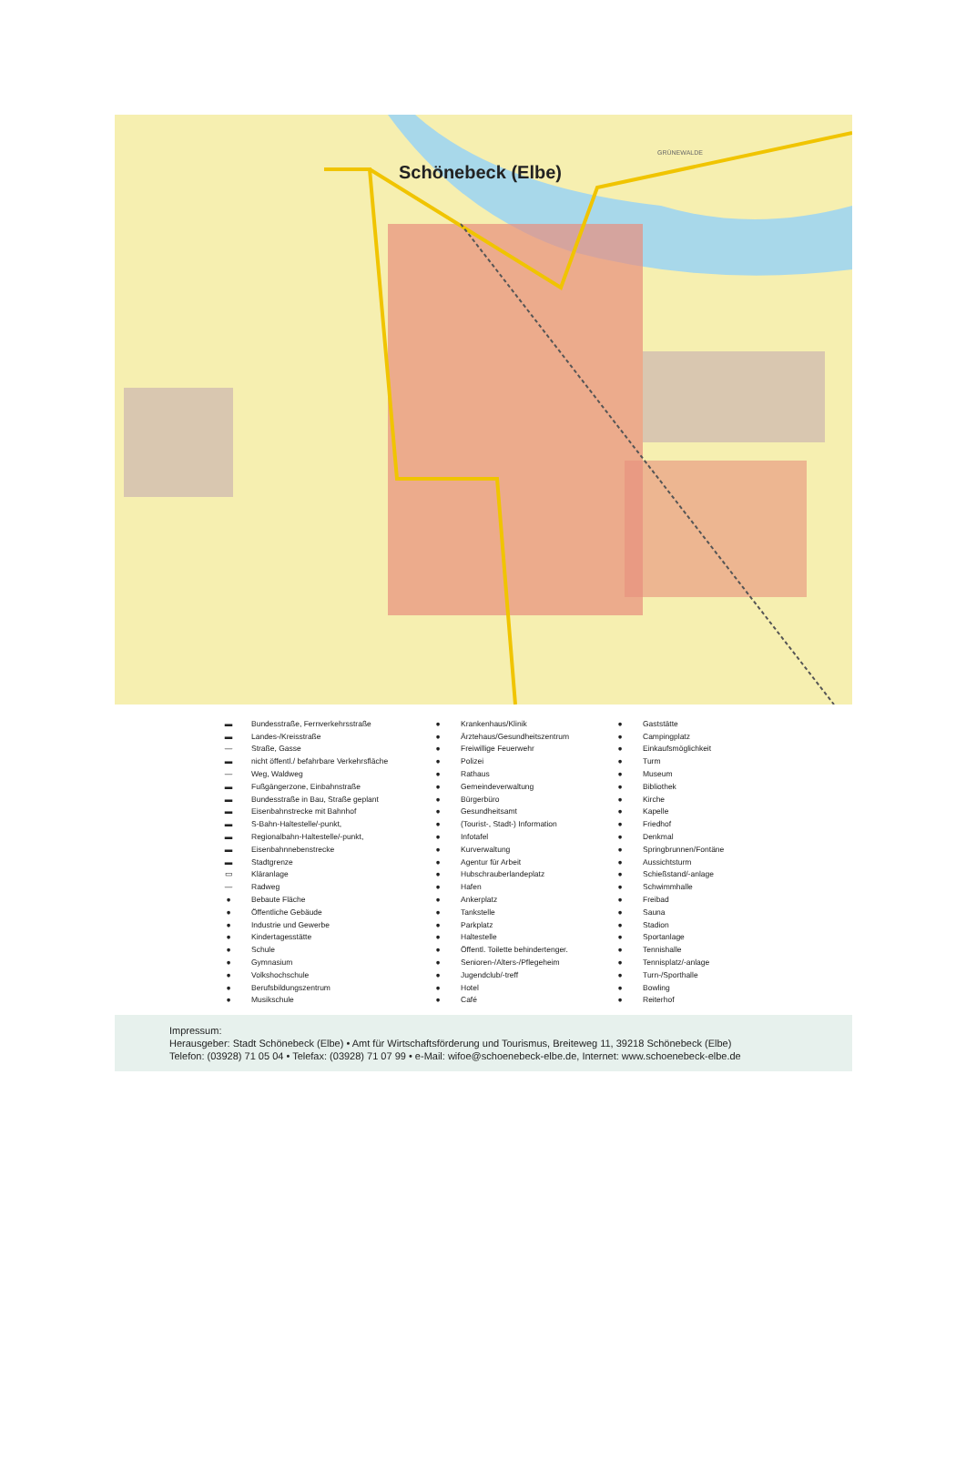Schönebeck (Elbe)
GRÜNEWALDE
▬ Bundesstraße, Fernverkehrsstraße
▬ Landes-/Kreisstraße
— Straße, Gasse
▬ nicht öffentl./ befahrbare Verkehrsfläche
— Weg, Waldweg
▬ Fußgängerzone, Einbahnstraße
▬ Bundesstraße in Bau, Straße geplant
▬ Eisenbahnstrecke mit Bahnhof
▬ S-Bahn-Haltestelle/-punkt,
▬ Regionalbahn-Haltestelle/-punkt,
▬ Eisenbahnnebenstrecke
▬ Stadtgrenze
▭ Kläranlage
— Radweg
● Bebaute Fläche
● Öffentliche Gebäude
● Industrie und Gewerbe
● Kindertagesstätte
● Schule
● Gymnasium
● Volkshochschule
● Berufsbildungszentrum
● Musikschule
● Krankenhaus/Klinik
● Ärztehaus/Gesundheitszentrum
● Freiwillige Feuerwehr
● Polizei
● Rathaus
● Gemeindeverwaltung
● Bürgerbüro
● Gesundheitsamt
● (Tourist-, Stadt-) Information
● Infotafel
● Kurverwaltung
● Agentur für Arbeit
● Hubschrauberlandeplatz
● Hafen
● Ankerplatz
● Tankstelle
● Parkplatz
● Haltestelle
● Öffentl. Toilette behindertenger.
● Senioren-/Alters-/Pflegeheim
● Jugendclub/-treff
● Hotel
● Café
● Gaststätte
● Campingplatz
● Einkaufsmöglichkeit
● Turm
● Museum
● Bibliothek
● Kirche
● Kapelle
● Friedhof
● Denkmal
● Springbrunnen/Fontäne
● Aussichtsturm
● Schießstand/-anlage
● Schwimmhalle
● Freibad
● Sauna
● Stadion
● Sportanlage
● Tennishalle
● Tennisplatz/-anlage
● Turn-/Sporthalle
● Bowling
● Reiterhof
Impressum:
Herausgeber: Stadt Schönebeck (Elbe) • Amt für Wirtschaftsförderung und Tourismus, Breiteweg 11, 39218 Schönebeck (Elbe)
Telefon: (03928) 71 05 04 • Telefax: (03928) 71 07 99 • e-Mail: wifoe@schoenebeck-elbe.de, Internet: www.schoenebeck-elbe.de